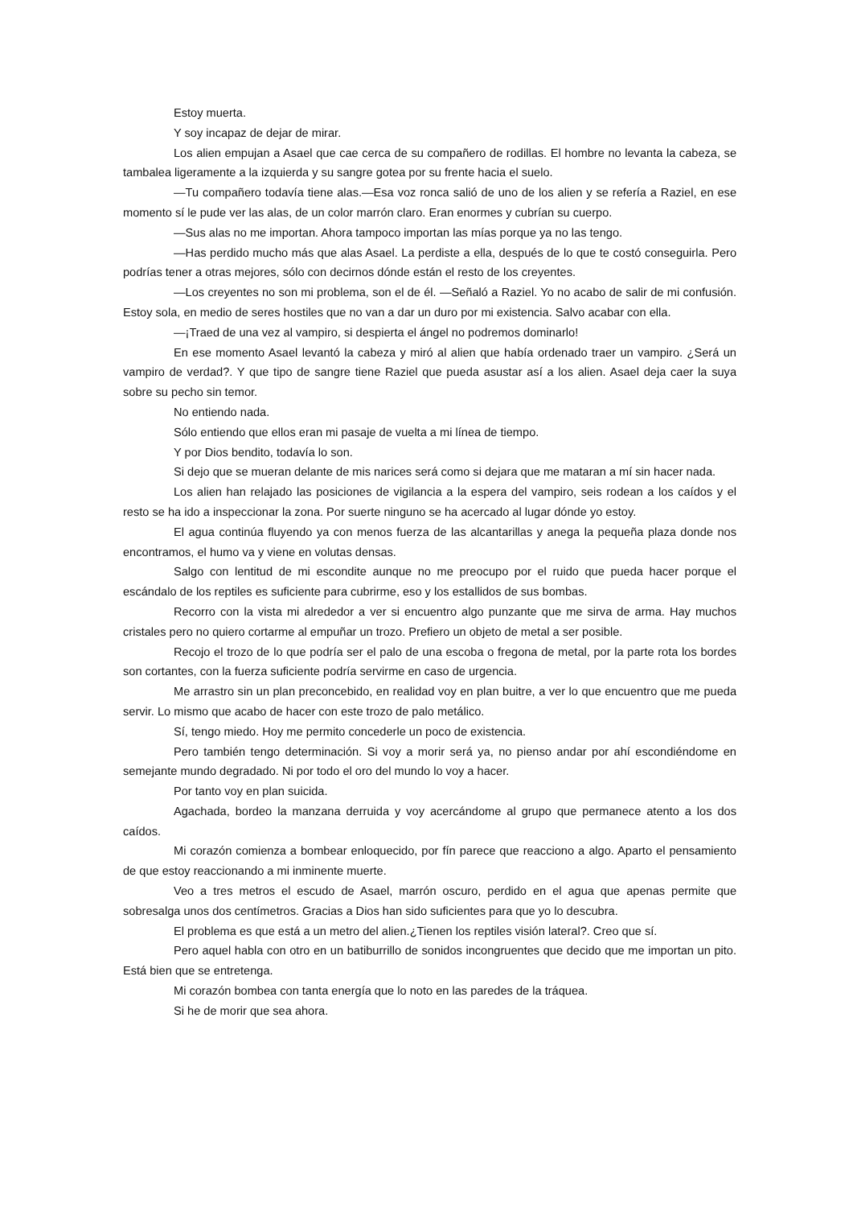Estoy muerta.
Y soy incapaz de dejar de mirar.
Los alien empujan a Asael que cae cerca de su compañero de rodillas. El hombre no levanta la cabeza, se tambalea ligeramente a la izquierda y su sangre gotea por su frente hacia el suelo.
—Tu compañero todavía tiene alas.—Esa voz ronca salió de uno de los alien y se refería a Raziel, en ese momento sí le pude ver las alas, de un color marrón claro. Eran enormes y cubrían su cuerpo.
—Sus alas no me importan. Ahora tampoco importan las mías porque ya no las tengo.
—Has perdido mucho más que alas Asael. La perdiste a ella, después de lo que te costó conseguirla. Pero podrías tener a otras mejores, sólo con decirnos dónde están el resto de los creyentes.
—Los creyentes no son mi problema, son el de él. —Señaló a Raziel. Yo no acabo de salir de mi confusión. Estoy sola, en medio de seres hostiles que no van a dar un duro por mi existencia. Salvo acabar con ella.
—¡Traed de una vez al vampiro, si despierta el ángel no podremos dominarlo!
En ese momento Asael levantó la cabeza y miró al alien que había ordenado traer un vampiro. ¿Será un vampiro de verdad?. Y que tipo de sangre tiene Raziel que pueda asustar así a los alien. Asael deja caer la suya sobre su pecho sin temor.
No entiendo nada.
Sólo entiendo que ellos eran mi pasaje de vuelta a mi línea de tiempo.
Y por Dios bendito, todavía lo son.
Si dejo que se mueran delante de mis narices será como si dejara que me mataran a mí sin hacer nada.
Los alien han relajado las posiciones de vigilancia a la espera del vampiro, seis rodean a los caídos y el resto se ha ido a inspeccionar la zona. Por suerte ninguno se ha acercado al lugar dónde yo estoy.
El agua continúa fluyendo ya con menos fuerza de las alcantarillas y anega la pequeña plaza donde nos encontramos, el humo va y viene en volutas densas.
Salgo con lentitud de mi escondite aunque no me preocupo por el ruido que pueda hacer porque el escándalo de los reptiles es suficiente para cubrirme, eso y los estallidos de sus bombas.
Recorro con la vista mi alrededor a ver si encuentro algo punzante que me sirva de arma. Hay muchos cristales pero no quiero cortarme al empuñar un trozo. Prefiero un objeto de metal a ser posible.
Recojo el trozo de lo que podría ser el palo de una escoba o fregona de metal, por la parte rota los bordes son cortantes, con la fuerza suficiente podría servirme en caso de urgencia.
Me arrastro sin un plan preconcebido, en realidad voy en plan buitre, a ver lo que encuentro que me pueda servir. Lo mismo que acabo de hacer con este trozo de palo metálico.
Sí, tengo miedo. Hoy me permito concederle un poco de existencia.
Pero también tengo determinación. Si voy a morir será ya, no pienso andar por ahí escondiéndome en semejante mundo degradado. Ni por todo el oro del mundo lo voy a hacer.
Por tanto voy en plan suicida.
Agachada, bordeo la manzana derruida y voy acercándome al grupo que permanece atento a los dos caídos.
Mi corazón comienza a bombear enloquecido, por fín parece que reacciono a algo. Aparto el pensamiento de que estoy reaccionando a mi inminente muerte.
Veo a tres metros el escudo de Asael, marrón oscuro, perdido en el agua que apenas permite que sobresalga unos dos centímetros. Gracias a Dios han sido suficientes para que yo lo descubra.
El problema es que está a un metro del alien.¿Tienen los reptiles visión lateral?. Creo que sí.
Pero aquel habla con otro en un batiburrillo de sonidos incongruentes que decido que me importan un pito. Está bien que se entretenga.
Mi corazón bombea con tanta energía que lo noto en las paredes de la tráquea.
Si he de morir que sea ahora.